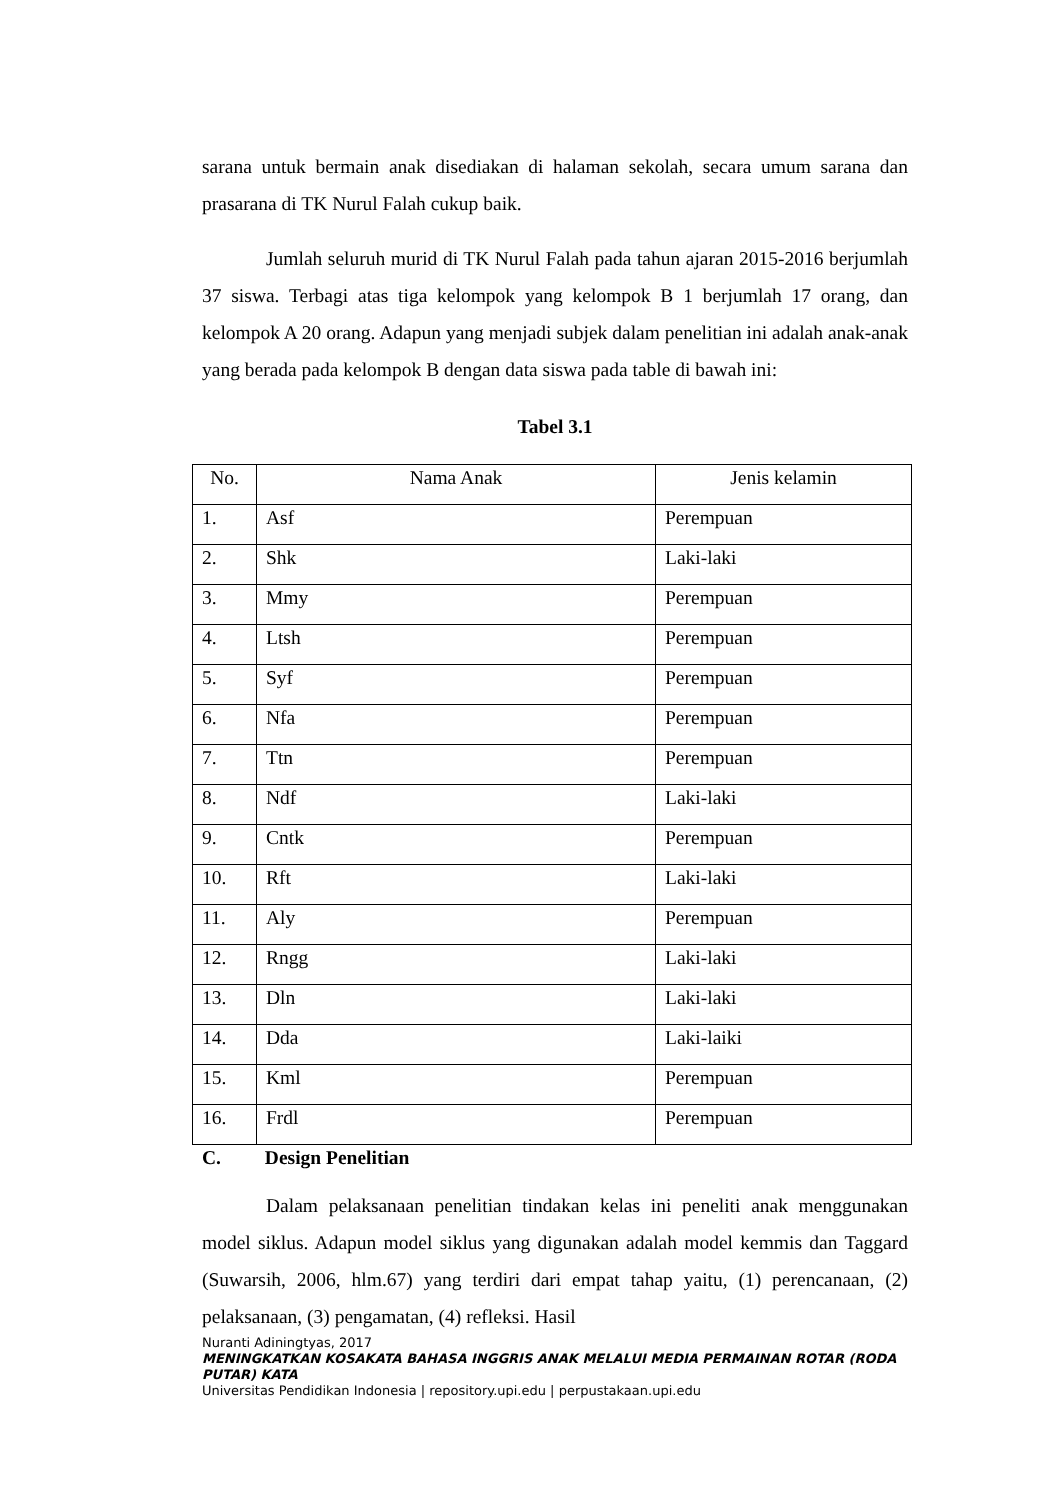sarana untuk bermain anak disediakan di halaman sekolah, secara umum sarana dan prasarana di TK Nurul Falah cukup baik.
Jumlah seluruh murid di TK Nurul Falah pada tahun ajaran 2015-2016 berjumlah 37 siswa. Terbagi atas tiga kelompok yang kelompok B 1 berjumlah 17 orang, dan kelompok A 20 orang. Adapun yang menjadi subjek dalam penelitian ini adalah anak-anak yang berada pada kelompok B dengan data siswa pada table di bawah ini:
Tabel 3.1
| No. | Nama Anak | Jenis kelamin |
| --- | --- | --- |
| 1. | Asf | Perempuan |
| 2. | Shk | Laki-laki |
| 3. | Mmy | Perempuan |
| 4. | Ltsh | Perempuan |
| 5. | Syf | Perempuan |
| 6. | Nfa | Perempuan |
| 7. | Ttn | Perempuan |
| 8. | Ndf | Laki-laki |
| 9. | Cntk | Perempuan |
| 10. | Rft | Laki-laki |
| 11. | Aly | Perempuan |
| 12. | Rngg | Laki-laki |
| 13. | Dln | Laki-laki |
| 14. | Dda | Laki-laiki |
| 15. | Kml | Perempuan |
| 16. | Frdl | Perempuan |
C. Design Penelitian
Dalam pelaksanaan penelitian tindakan kelas ini peneliti anak menggunakan model siklus. Adapun model siklus yang digunakan adalah model kemmis dan Taggard (Suwarsih, 2006, hlm.67) yang terdiri dari empat tahap yaitu, (1) perencanaan, (2) pelaksanaan, (3) pengamatan, (4) refleksi. Hasil
Nuranti Adiningtyas, 2017
MENINGKATKAN KOSAKATA BAHASA INGGRIS ANAK MELALUI MEDIA PERMAINAN ROTAR (RODA PUTAR) KATA
Universitas Pendidikan Indonesia | repository.upi.edu | perpustakaan.upi.edu